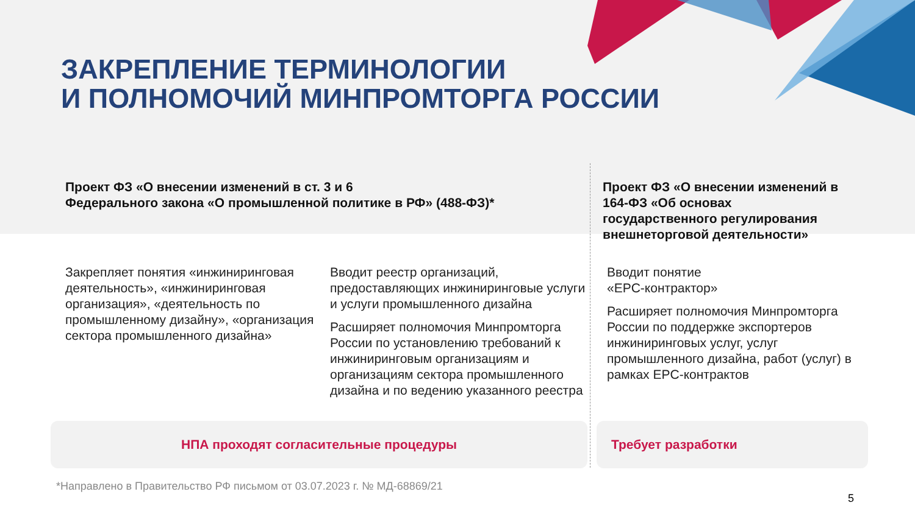ЗАКРЕПЛЕНИЕ ТЕРМИНОЛОГИИ
И ПОЛНОМОЧИЙ МИНПРОМТОРГА РОССИИ
Проект ФЗ «О внесении изменений в ст. 3 и 6
Федерального закона «О промышленной политике в РФ» (488-ФЗ)*
Проект ФЗ «О внесении изменений в 164-ФЗ «Об основах государственного регулирования внешнеторговой деятельности»
Закрепляет понятия «инжиниринговая деятельность», «инжиниринговая организация», «деятельность по промышленному дизайну», «организация сектора промышленного дизайна»
Вводит реестр организаций, предоставляющих инжиниринговые услуги и услуги промышленного дизайна
Расширяет полномочия Минпромторга России по установлению требований к инжиниринговым организациям и организациям сектора промышленного дизайна и по ведению указанного реестра
Вводит понятие
«EPC-контрактор»
Расширяет полномочия Минпромторга России по поддержке экспортеров инжиниринговых услуг, услуг промышленного дизайна, работ (услуг) в рамках EPC-контрактов
НПА проходят согласительные процедуры Требует разработки
*Направлено в Правительство РФ письмом от 03.07.2023 г. № МД-68869/21
5